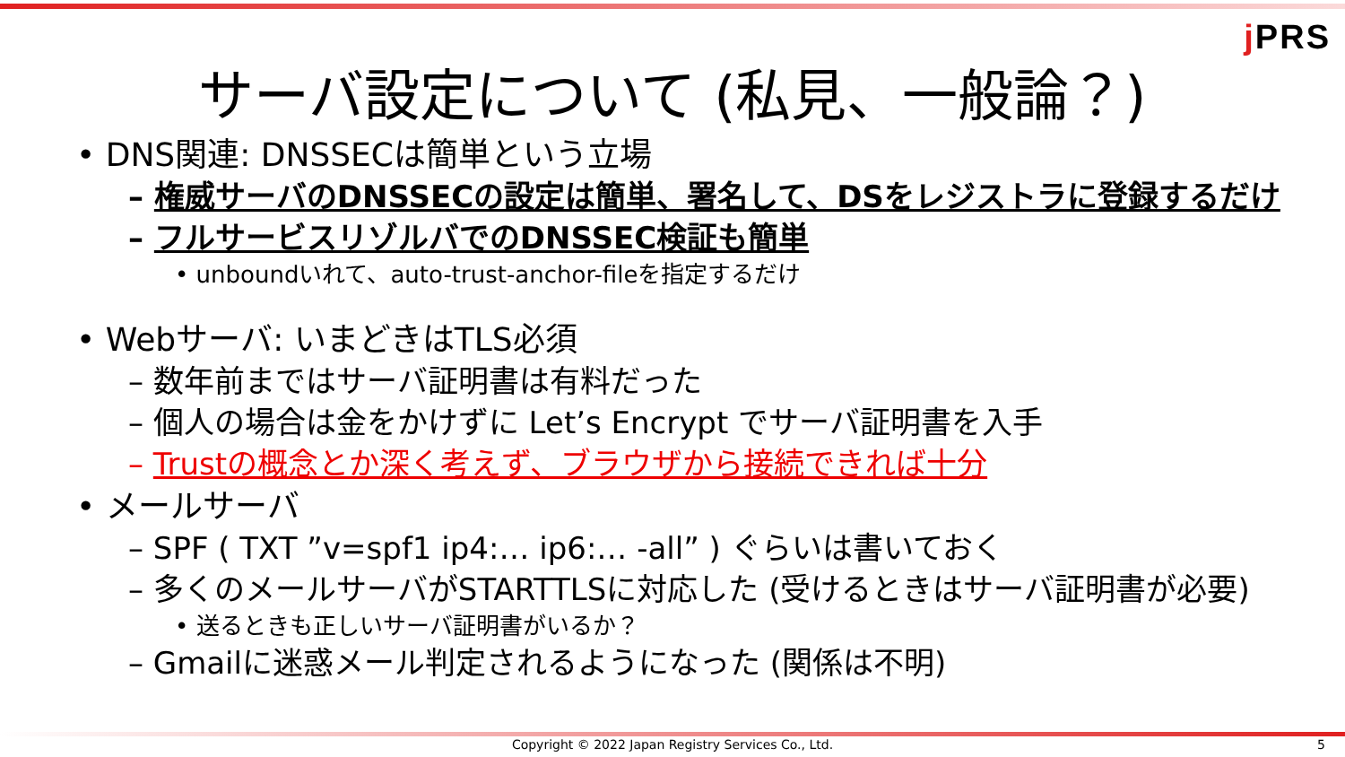j PRS
サーバ設定について (私見、一般論？)
• DNS関連: DNSSECは簡単という立場
– 権威サーバのDNSSECの設定は簡単、署名して、DSをレジストラに登録するだけ
– フルサービスリゾルバでのDNSSEC検証も簡単
• unboundいれて、auto-trust-anchor-fileを指定するだけ
• Webサーバ: いまどきはTLS必須
– 数年前まではサーバ証明書は有料だった
– 個人の場合は金をかけずに Let’s Encrypt でサーバ証明書を入手
– Trustの概念とか深く考えず、ブラウザから接続できれば十分
• メールサーバ
– SPF ( TXT ”v=spf1 ip4:… ip6:… -all” ) ぐらいは書いておく
– 多くのメールサーバがSTARTTLSに対応した (受けるときはサーバ証明書が必要)
• 送るときも正しいサーバ証明書がいるか？
– Gmailに迷惑メール判定されるようになった (関係は不明)
Copyright © 2022 Japan Registry Services Co., Ltd. 5